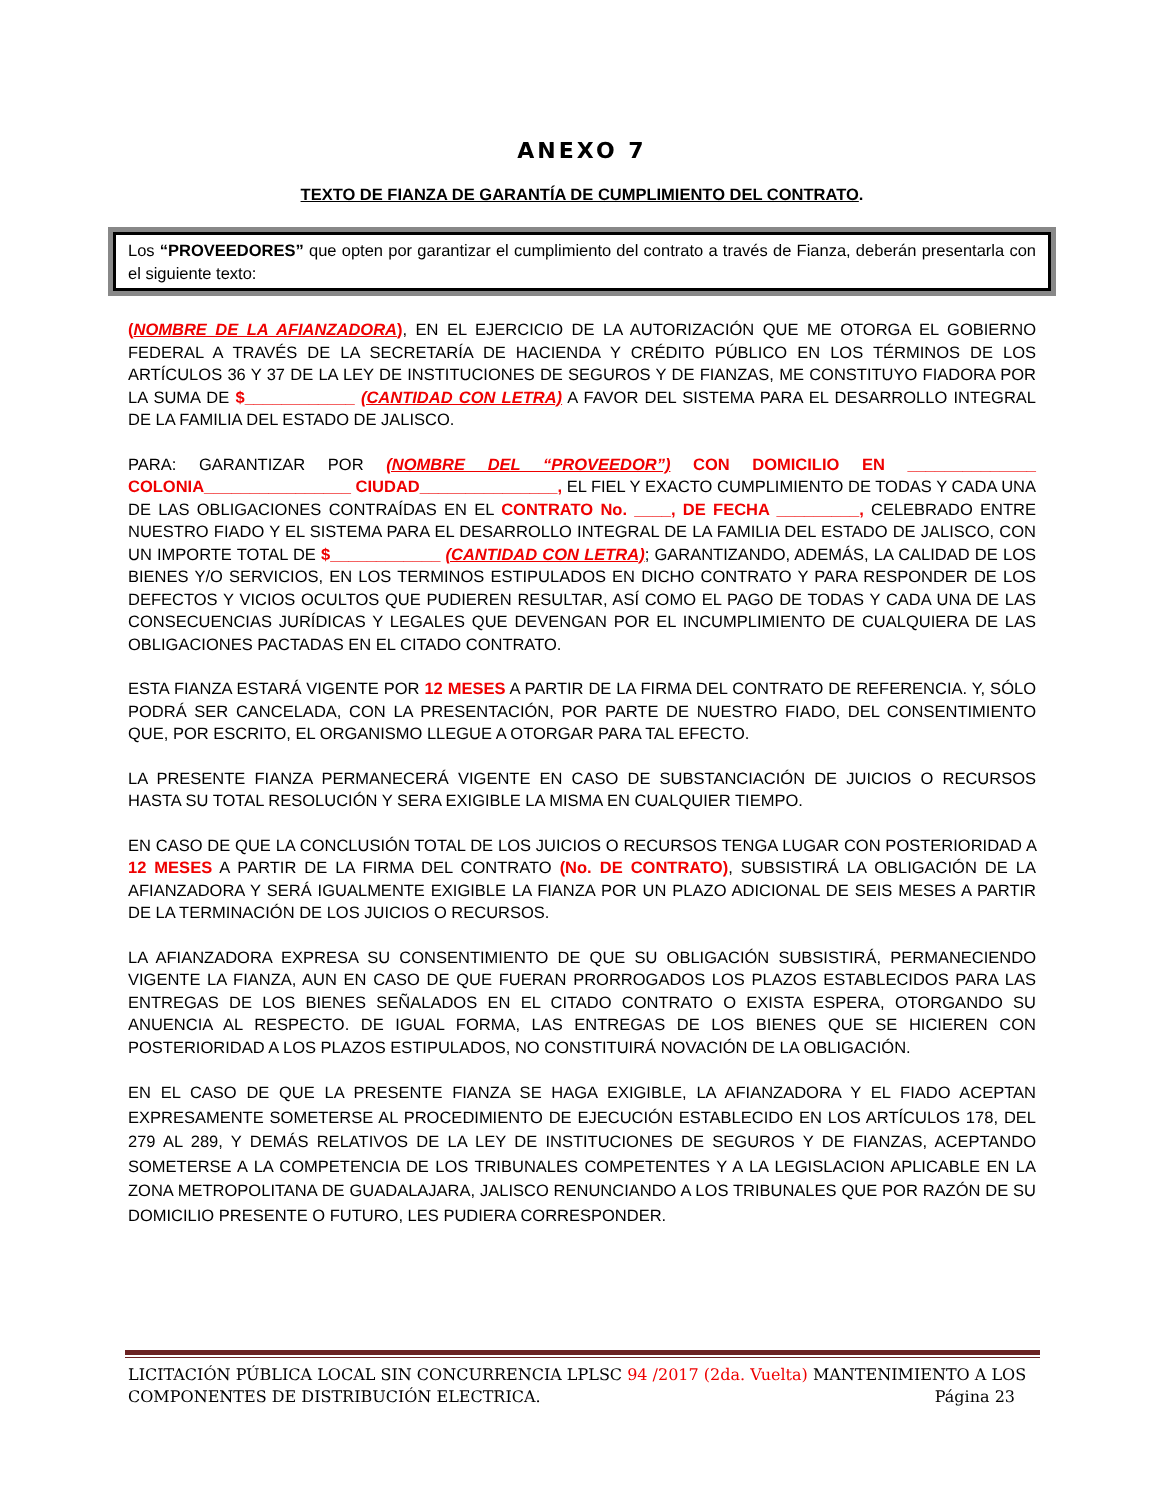ANEXO 7
TEXTO DE FIANZA DE GARANTÍA DE CUMPLIMIENTO DEL CONTRATO.
Los “PROVEEDORES” que opten por garantizar el cumplimiento del contrato a través de Fianza, deberán presentarla con el siguiente texto:
(NOMBRE DE LA AFIANZADORA), EN EL EJERCICIO DE LA AUTORIZACIÓN QUE ME OTORGA EL GOBIERNO FEDERAL A TRAVÉS DE LA SECRETARÍA DE HACIENDA Y CRÉDITO PÚBLICO EN LOS TÉRMINOS DE LOS ARTÍCULOS 36 Y 37 DE LA LEY DE INSTITUCIONES DE SEGUROS Y DE FIANZAS, ME CONSTITUYO FIADORA POR LA SUMA DE $____________ (CANTIDAD CON LETRA) A FAVOR DEL SISTEMA PARA EL DESARROLLO INTEGRAL DE LA FAMILIA DEL ESTADO DE JALISCO.
PARA: GARANTIZAR POR (NOMBRE DEL “PROVEEDOR”) CON DOMICILIO EN ______________ COLONIA________________ CIUDAD_______________, EL FIEL Y EXACTO CUMPLIMIENTO DE TODAS Y CADA UNA DE LAS OBLIGACIONES CONTRAÍDAS EN EL CONTRATO No. ____, DE FECHA _________, CELEBRADO ENTRE NUESTRO FIADO Y EL SISTEMA PARA EL DESARROLLO INTEGRAL DE LA FAMILIA DEL ESTADO DE JALISCO, CON UN IMPORTE TOTAL DE $____________ (CANTIDAD CON LETRA); GARANTIZANDO, ADEMÁS, LA CALIDAD DE LOS BIENES Y/O SERVICIOS, EN LOS TERMINOS ESTIPULADOS EN DICHO CONTRATO Y PARA RESPONDER DE LOS DEFECTOS Y VICIOS OCULTOS QUE PUDIEREN RESULTAR, ASÍ COMO EL PAGO DE TODAS Y CADA UNA DE LAS CONSECUENCIAS JURÍDICAS Y LEGALES QUE DEVENGAN POR EL INCUMPLIMIENTO DE CUALQUIERA DE LAS OBLIGACIONES PACTADAS EN EL CITADO CONTRATO.
ESTA FIANZA ESTARÁ VIGENTE POR 12 MESES A PARTIR DE LA FIRMA DEL CONTRATO DE REFERENCIA. Y, SÓLO PODRÁ SER CANCELADA, CON LA PRESENTACIÓN, POR PARTE DE NUESTRO FIADO, DEL CONSENTIMIENTO QUE, POR ESCRITO, EL ORGANISMO LLEGUE A OTORGAR PARA TAL EFECTO.
LA PRESENTE FIANZA PERMANECERÁ VIGENTE EN CASO DE SUBSTANCIACIÓN DE JUICIOS O RECURSOS HASTA SU TOTAL RESOLUCIÓN Y SERA EXIGIBLE LA MISMA EN CUALQUIER TIEMPO.
EN CASO DE QUE LA CONCLUSIÓN TOTAL DE LOS JUICIOS O RECURSOS TENGA LUGAR CON POSTERIORIDAD A 12 MESES A PARTIR DE LA FIRMA DEL CONTRATO (No. DE CONTRATO), SUBSISTIRÁ LA OBLIGACIÓN DE LA AFIANZADORA Y SERÁ IGUALMENTE EXIGIBLE LA FIANZA POR UN PLAZO ADICIONAL DE SEIS MESES A PARTIR DE LA TERMINACIÓN DE LOS JUICIOS O RECURSOS.
LA AFIANZADORA EXPRESA SU CONSENTIMIENTO DE QUE SU OBLIGACIÓN SUBSISTIRÁ, PERMANECIENDO VIGENTE LA FIANZA, AUN EN CASO DE QUE FUERAN PRORROGADOS LOS PLAZOS ESTABLECIDOS PARA LAS ENTREGAS DE LOS BIENES SEÑALADOS EN EL CITADO CONTRATO O EXISTA ESPERA, OTORGANDO SU ANUENCIA AL RESPECTO. DE IGUAL FORMA, LAS ENTREGAS DE LOS BIENES QUE SE HICIEREN CON POSTERIORIDAD A LOS PLAZOS ESTIPULADOS, NO CONSTITUIRÁ NOVACIÓN DE LA OBLIGACIÓN.
EN EL CASO DE QUE LA PRESENTE FIANZA SE HAGA EXIGIBLE, LA AFIANZADORA Y EL FIADO ACEPTAN EXPRESAMENTE SOMETERSE AL PROCEDIMIENTO DE EJECUCIÓN ESTABLECIDO EN LOS ARTÍCULOS 178, DEL 279 AL 289, Y DEMÁS RELATIVOS DE LA LEY DE INSTITUCIONES DE SEGUROS Y DE FIANZAS, ACEPTANDO SOMETERSE A LA COMPETENCIA DE LOS TRIBUNALES COMPETENTES Y A LA LEGISLACION APLICABLE EN LA ZONA METROPOLITANA DE GUADALAJARA, JALISCO RENUNCIANDO A LOS TRIBUNALES QUE POR RAZÓN DE SU DOMICILIO PRESENTE O FUTURO, LES PUDIERA CORRESPONDER.
LICITACIÓN PÚBLICA LOCAL SIN CONCURRENCIA LPLSC 94 /2017 (2da. Vuelta) MANTENIMIENTO A LOS
COMPONENTES DE DISTRIBUCIÓN ELECTRICA. Página 23